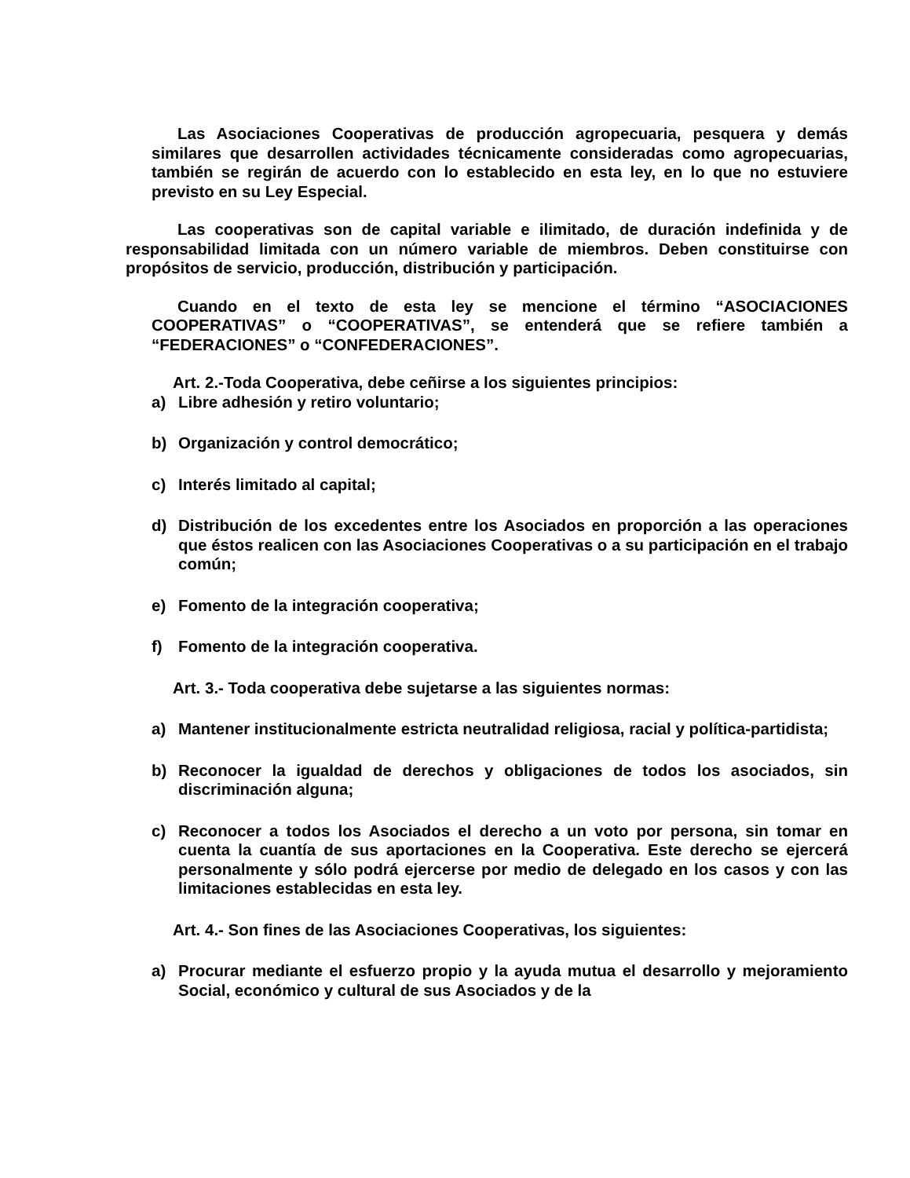Las Asociaciones Cooperativas de producción agropecuaria, pesquera y demás similares que desarrollen actividades técnicamente consideradas como agropecuarias, también se regirán de acuerdo con lo establecido en esta ley, en lo que no estuviere previsto en su Ley Especial.
Las cooperativas son de capital variable e ilimitado, de duración indefinida y de responsabilidad limitada con un número variable de miembros. Deben constituirse con propósitos de servicio, producción, distribución y participación.
Cuando en el texto de esta ley se mencione el término “ASOCIACIONES COOPERATIVAS” o “COOPERATIVAS”, se entenderá que se refiere también a “FEDERACIONES” o “CONFEDERACIONES”.
Art. 2.-Toda Cooperativa, debe ceñirse a los siguientes principios:
a) Libre adhesión y retiro voluntario;
b) Organización y control democrático;
c) Interés limitado al capital;
d) Distribución de los excedentes entre los Asociados en proporción a las operaciones que éstos realicen con las Asociaciones Cooperativas o a su participación en el trabajo común;
e) Fomento de la integración cooperativa;
f) Fomento de la integración cooperativa.
Art. 3.- Toda cooperativa debe sujetarse a las siguientes normas:
a) Mantener institucionalmente estricta neutralidad religiosa, racial y política-partidista;
b) Reconocer la igualdad de derechos y obligaciones de todos los asociados, sin discriminación alguna;
c) Reconocer a todos los Asociados el derecho a un voto por persona, sin tomar en cuenta la cuantía de sus aportaciones en la Cooperativa. Este derecho se ejercerá personalmente y sólo podrá ejercerse por medio de delegado en los casos y con las limitaciones establecidas en esta ley.
Art. 4.- Son fines de las Asociaciones Cooperativas, los siguientes:
a) Procurar mediante el esfuerzo propio y la ayuda mutua el desarrollo y mejoramiento Social, económico y cultural de sus Asociados y de la